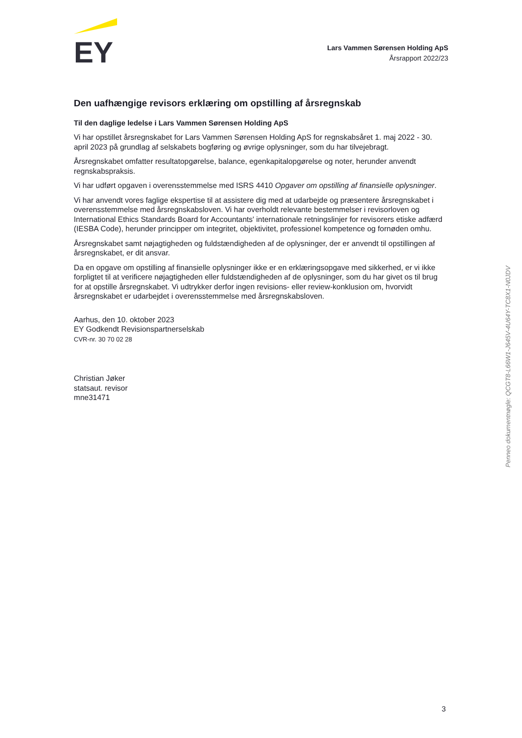EY
Lars Vammen Sørensen Holding ApS
Årsrapport 2022/23
Den uafhængige revisors erklæring om opstilling af årsregnskab
Til den daglige ledelse i Lars Vammen Sørensen Holding ApS
Vi har opstillet årsregnskabet for Lars Vammen Sørensen Holding ApS for regnskabsåret 1. maj 2022 - 30. april 2023 på grundlag af selskabets bogføring og øvrige oplysninger, som du har tilvejebragt.
Årsregnskabet omfatter resultatopgørelse, balance, egenkapitalopgørelse og noter, herunder anvendt regnskabspraksis.
Vi har udført opgaven i overensstemmelse med ISRS 4410 Opgaver om opstilling af finansielle oplysninger.
Vi har anvendt vores faglige ekspertise til at assistere dig med at udarbejde og præsentere årsregnskabet i overensstemmelse med årsregnskabsloven. Vi har overholdt relevante bestemmelser i revisorloven og International Ethics Standards Board for Accountants' internationale retningslinjer for revisorers etiske adfærd (IESBA Code), herunder principper om integritet, objektivitet, professionel kompetence og fornøden omhu.
Årsregnskabet samt nøjagtigheden og fuldstændigheden af de oplysninger, der er anvendt til opstillingen af årsregnskabet, er dit ansvar.
Da en opgave om opstilling af finansielle oplysninger ikke er en erklæringsopgave med sikkerhed, er vi ikke forpligtet til at verificere nøjagtigheden eller fuldstændigheden af de oplysninger, som du har givet os til brug for at opstille årsregnskabet. Vi udtrykker derfor ingen revisions- eller review-konklusion om, hvorvidt årsregnskabet er udarbejdet i overensstemmelse med årsregnskabsloven.
Aarhus, den 10. oktober 2023
EY Godkendt Revisionspartnerselskab
CVR-nr. 30 70 02 28
Christian Jøker
statsaut. revisor
mne31471
Penneo dokumentnøgle: QCGT8-L66W1-J645V-4U64Y-TC8X1-N0JDV
3